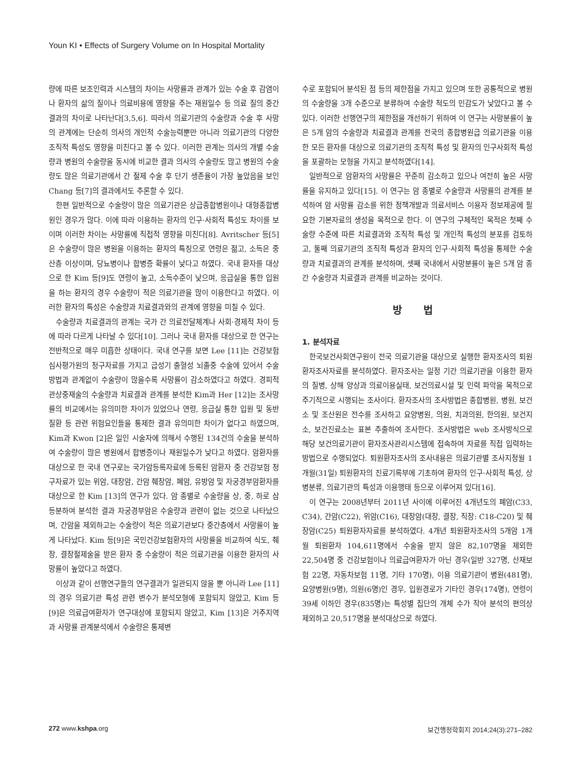Youn KI • Effects of Surgery Volume on In Hospital Mortality
량에 따른 보조인력과 시스템의 차이는 사망률과 관계가 있는 수술 후 감염이나 환자의 삶의 질이나 의료비용에 영향을 주는 재원일수 등 의료 질의 중간결과의 차이로 나타난다[3,5,6]. 따라서 의료기관의 수술량과 수술 후 사망의 관계에는 단순히 의사의 개인적 수술능력뿐만 아니라 의료기관의 다양한 조직적 특성도 영향을 미친다고 볼 수 있다. 이러한 관계는 의사의 개별 수술량과 병원의 수술량을 동시에 비교한 결과 의사의 수술량도 많고 병원의 수술량도 많은 의료기관에서 간 절제 수술 후 단기 생존율이 가장 높았음을 보인 Chang 등[7]의 결과에서도 추론할 수 있다.
한편 일반적으로 수술량이 많은 의료기관은 상급종합병원이나 대형종합병원인 경우가 많다. 이에 따라 이용하는 환자의 인구·사회적 특성도 차이를 보이며 이러한 차이는 사망률에 직접적 영향을 미친다[8]. Avritscher 등[5]은 수술량이 많은 병원을 이용하는 환자의 특징으로 연령은 젊고, 소득은 중산층 이상이며, 당뇨병이나 합병증 확률이 낮다고 하였다. 국내 환자를 대상으로 한 Kim 등[9]도 연령이 높고, 소득수준이 낮으며, 응급실을 통한 입원을 하는 환자의 경우 수술량이 적은 의료기관을 많이 이용한다고 하였다. 이러한 환자의 특성은 수술량과 치료결과와의 관계에 영향을 미칠 수 있다.
수술량과 치료결과의 관계는 국가 간 의료전달체계나 사회·경제적 차이 등에 따라 다르게 나타날 수 있다[10]. 그러나 국내 환자를 대상으로 한 연구는 전반적으로 매우 미흡한 상태이다. 국내 연구를 보면 Lee [11]는 건강보험심사평가원의 청구자료를 가지고 급성기 출혈성 뇌졸중 수술에 있어서 수술방법과 관계없이 수술량이 많을수록 사망률이 감소하였다고 하였다. 경피적 관상중재술의 수술량과 치료결과 관계를 분석한 Kim과 Her [12]는 조사망률의 비교에서는 유의미한 차이가 있었으나 연령, 응급실 통한 입원 및 동반질환 등 관련 위험요인들을 통제한 결과 유의미한 차이가 없다고 하였으며, Kim과 Kwon [2]은 일인 시술자에 의해서 수행된 134건의 수술을 분석하여 수술량이 많은 병원에서 합병증이나 재원일수가 낮다고 하였다. 암환자를 대상으로 한 국내 연구로는 국가암등록자료에 등록된 암환자 중 건강보험 청구자료가 있는 위암, 대장암, 간암 췌장암, 폐암, 유방암 및 자궁경부암환자를 대상으로 한 Kim [13]의 연구가 있다. 암 종별로 수술량을 상, 중, 하로 삼등분하여 분석한 결과 자궁경부암은 수술량과 관련이 없는 것으로 나타났으며, 간암을 제외하고는 수술량이 적은 의료기관보다 중간층에서 사망률이 높게 나타났다. Kim 등[9]은 국민건강보험환자의 사망률을 비교하여 식도, 췌장, 결장절제술을 받은 환자 중 수술량이 적은 의료기관을 이용한 환자의 사망률이 높았다고 하였다.
이상과 같이 선행연구들의 연구결과가 일관되지 않을 뿐 아니라 Lee [11]의 경우 의료기관 특성 관련 변수가 분석모형에 포함되지 않았고, Kim 등[9]은 의료급여환자가 연구대상에 포함되지 않았고, Kim [13]은 거주지역과 사망률 관계분석에서 수술량은 통제변
수로 포함되어 분석된 점 등의 제한점을 가지고 있으며 또한 공통적으로 병원의 수술량을 3개 수준으로 분류하여 수술량 척도의 민감도가 낮았다고 볼 수 있다. 이러한 선행연구의 제한점을 개선하기 위하여 이 연구는 사망분률이 높은 5개 암의 수술량과 치료결과 관계를 전국의 종합병원급 의료기관을 이용한 모든 환자를 대상으로 의료기관의 조직적 특성 및 환자의 인구사회적 특성을 포괄하는 모형을 가지고 분석하였다[14].
일반적으로 암환자의 사망률은 꾸준히 감소하고 있으나 여전히 높은 사망률을 유지하고 있다[15]. 이 연구는 암 종별로 수술량과 사망률의 관계를 분석하여 암 사망률 감소를 위한 정책개발과 의료서비스 이용자 정보제공에 필요한 기본자료의 생성을 목적으로 한다. 이 연구의 구체적인 목적은 첫째 수술량 수준에 따른 치료결과와 조직적 특성 및 개인적 특성의 분포를 검토하고, 둘째 의료기관의 조직적 특성과 환자의 인구·사회적 특성을 통제한 수술량과 치료결과의 관계를 분석하며, 셋째 국내에서 사망분률이 높은 5개 암 종간 수술량과 치료결과 관계를 비교하는 것이다.
방 법
1. 분석자료
한국보건사회연구원이 전국 의료기관을 대상으로 실행한 환자조사의 퇴원환자조사자료를 분석하였다. 환자조사는 일정 기간 의료기관을 이용한 환자의 질병, 상해 양상과 의료이용실태, 보건의료시설 및 인력 파악을 목적으로 주기적으로 시행되는 조사이다. 환자조사의 조사방법은 종합병원, 병원, 보건소 및 조산원은 전수를 조사하고 요양병원, 의원, 치과의원, 한의원, 보건지소, 보건진료소는 표본 추출하여 조사한다. 조사방법은 web 조사방식으로 해당 보건의료기관이 환자조사관리시스템에 접속하여 자료를 직접 입력하는 방법으로 수행되었다. 퇴원환자조사의 조사내용은 의료기관별 조사지정월 1개월(31일) 퇴원환자의 진료기록부에 기초하여 환자의 인구·사회적 특성, 상병분류, 의료기관의 특성과 이용행태 등으로 이루어져 있다[16].
이 연구는 2008년부터 2011년 사이에 이루어진 4개년도의 폐암(C33, C34), 간암(C22), 위암(C16), 대장암(대장, 결장, 직장: C18-C20) 및 췌장암(C25) 퇴원환자자료를 분석하였다. 4개년 퇴원환자조사의 5개암 1개월 퇴원환자 104,611명에서 수술을 받지 않은 82,107명을 제외한 22,504명 중 건강보험이나 의료급여환자가 아닌 경우(일반 327명, 산재보험 22명, 자동차보험 11명, 기타 170명), 이용 의료기관이 병원(481명), 요양병원(9명), 의원(6명)인 경우, 입원경로가 기타인 경우(174명), 연령이 39세 이하인 경우(835명)는 특성별 집단의 개체 수가 작아 분석의 편의상 제외하고 20,517명을 분석대상으로 하였다.
272 www.kshpa.org 보건행정학회지 2014;24(3):271–282